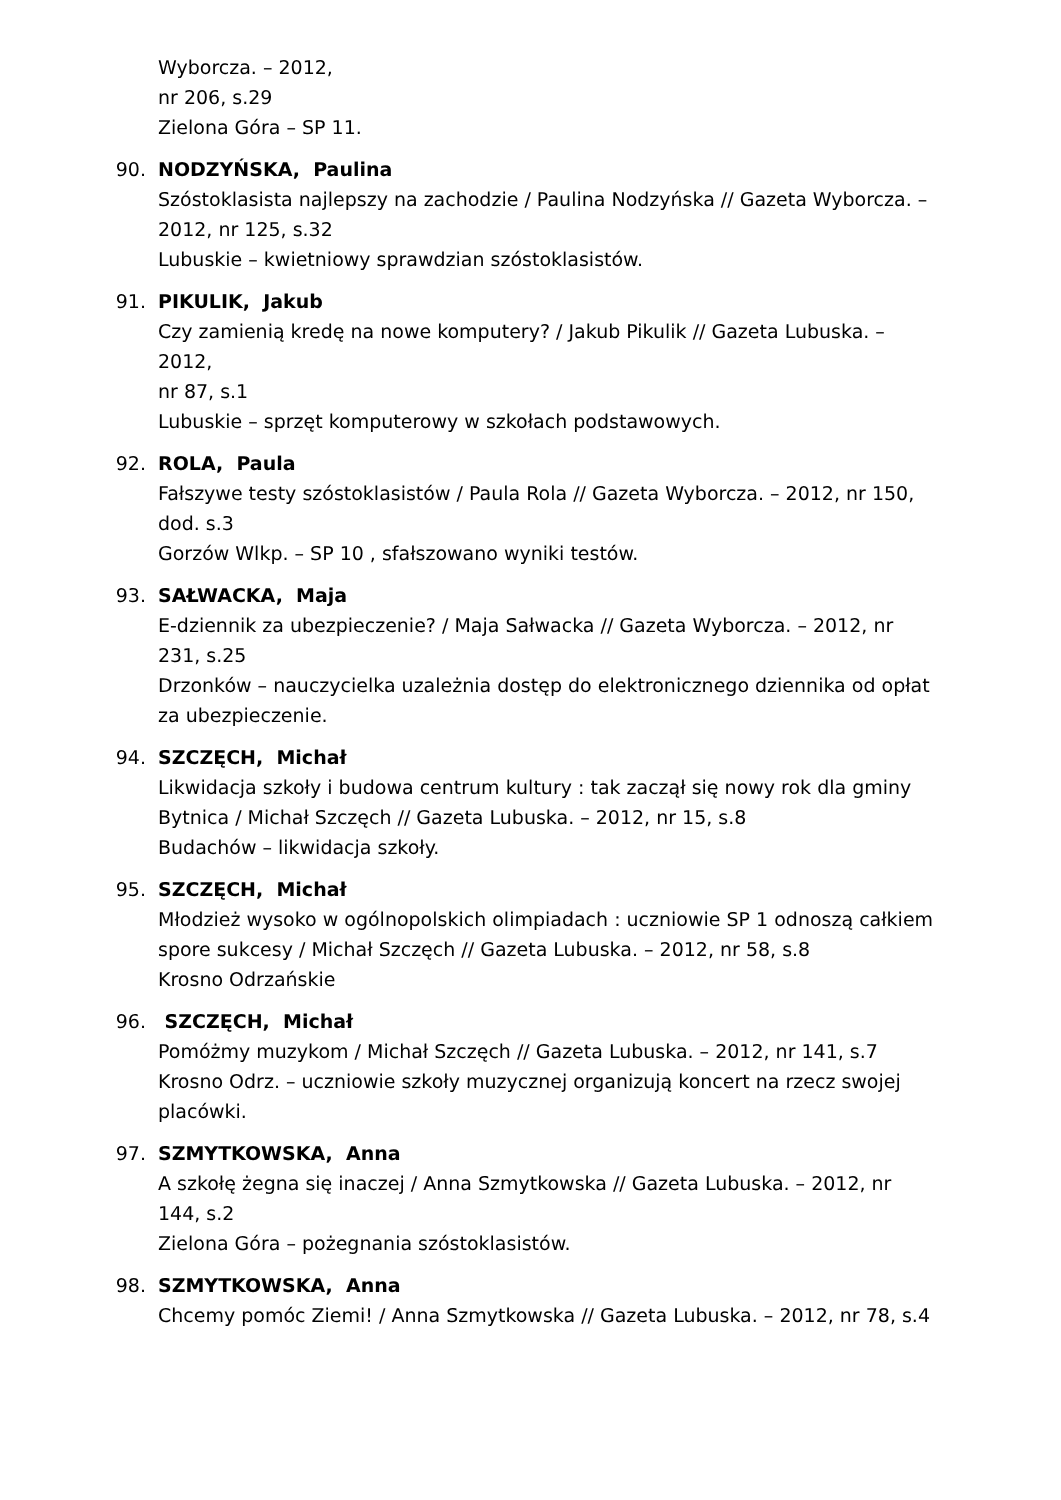Wyborcza. – 2012,
nr 206, s.29
Zielona Góra – SP 11.
90. NODZYŃSKA, Paulina
Szóstoklasista najlepszy na zachodzie / Paulina Nodzyńska // Gazeta Wyborcza. – 2012, nr 125, s.32
Lubuskie – kwietniowy sprawdzian szóstoklasistów.
91. PIKULIK, Jakub
Czy zamienią kredę na nowe komputery? / Jakub Pikulik // Gazeta Lubuska. – 2012,
nr 87, s.1
Lubuskie – sprzęt komputerowy w szkołach podstawowych.
92. ROLA, Paula
Fałszywe testy szóstoklasistów / Paula Rola // Gazeta Wyborcza. – 2012, nr 150, dod. s.3
Gorzów Wlkp. – SP 10 , sfałszowano wyniki testów.
93. SAŁWACKA, Maja
E-dziennik za ubezpieczenie? / Maja Sałwacka // Gazeta Wyborcza. – 2012, nr 231, s.25
Drzonków – nauczycielka uzależnia dostęp do elektronicznego dziennika od opłat za ubezpieczenie.
94. SZCZĘCH, Michał
Likwidacja szkoły i budowa centrum kultury : tak zaczął się nowy rok dla gminy Bytnica / Michał Szczęch // Gazeta Lubuska. – 2012, nr 15, s.8
Budachów – likwidacja szkoły.
95. SZCZĘCH, Michał
Młodzież wysoko w ogólnopolskich olimpiadach : uczniowie SP 1 odnoszą całkiem spore sukcesy / Michał Szczęch // Gazeta Lubuska. – 2012, nr 58, s.8
Krosno Odrzańskie
96. SZCZĘCH, Michał
Pomóżmy muzykom / Michał Szczęch // Gazeta Lubuska. – 2012, nr 141, s.7
Krosno Odrz. – uczniowie szkoły muzycznej organizują koncert na rzecz swojej placówki.
97. SZMYTKOWSKA, Anna
A szkołę żegna się inaczej / Anna Szmytkowska // Gazeta Lubuska. – 2012, nr 144, s.2
Zielona Góra – pożegnania szóstoklasistów.
98. SZMYTKOWSKA, Anna
Chcemy pomóc Ziemi! / Anna Szmytkowska // Gazeta Lubuska. – 2012, nr 78, s.4